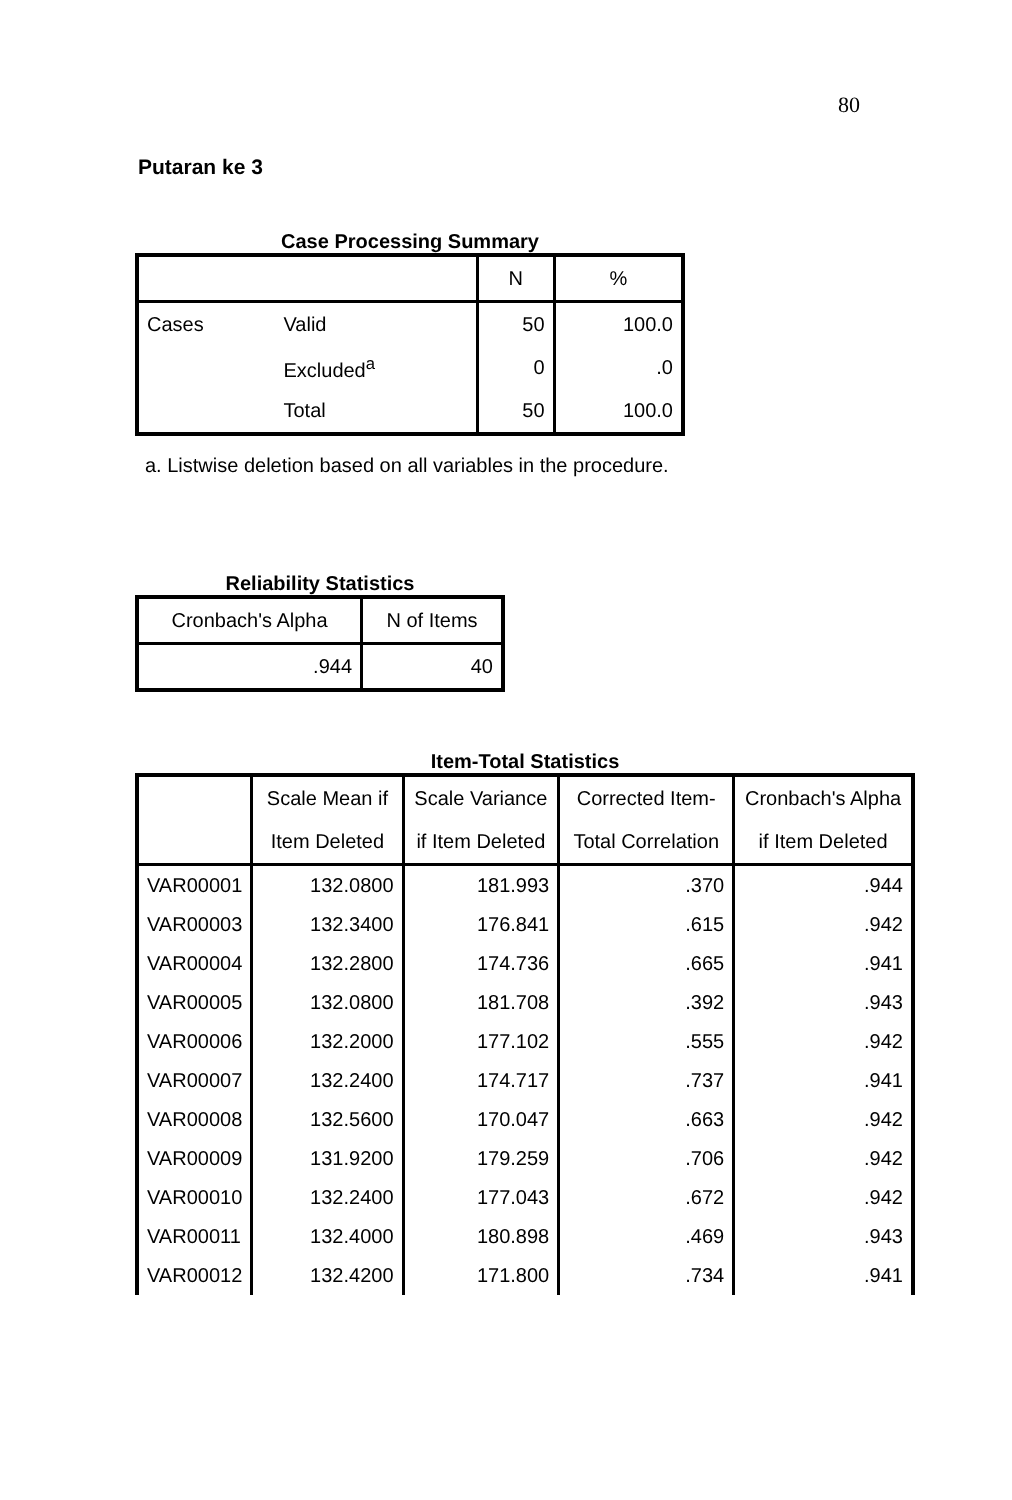80
Putaran ke 3
Case Processing Summary
| | | N | % |
| --- | --- | --- | --- |
| Cases | Valid | 50 | 100.0 |
| | Excluded<sup>a</sup> | 0 | .0 |
| | Total | 50 | 100.0 |
a. Listwise deletion based on all variables in the procedure.
Reliability Statistics
| Cronbach's Alpha | N of Items |
| --- | --- |
| .944 | 40 |
Item-Total Statistics
| | Scale Mean if Item Deleted | Scale Variance if Item Deleted | Corrected Item-Total Correlation | Cronbach's Alpha if Item Deleted |
| --- | --- | --- | --- | --- |
| VAR00001 | 132.0800 | 181.993 | .370 | .944 |
| VAR00003 | 132.3400 | 176.841 | .615 | .942 |
| VAR00004 | 132.2800 | 174.736 | .665 | .941 |
| VAR00005 | 132.0800 | 181.708 | .392 | .943 |
| VAR00006 | 132.2000 | 177.102 | .555 | .942 |
| VAR00007 | 132.2400 | 174.717 | .737 | .941 |
| VAR00008 | 132.5600 | 170.047 | .663 | .942 |
| VAR00009 | 131.9200 | 179.259 | .706 | .942 |
| VAR00010 | 132.2400 | 177.043 | .672 | .942 |
| VAR00011 | 132.4000 | 180.898 | .469 | .943 |
| VAR00012 | 132.4200 | 171.800 | .734 | .941 |